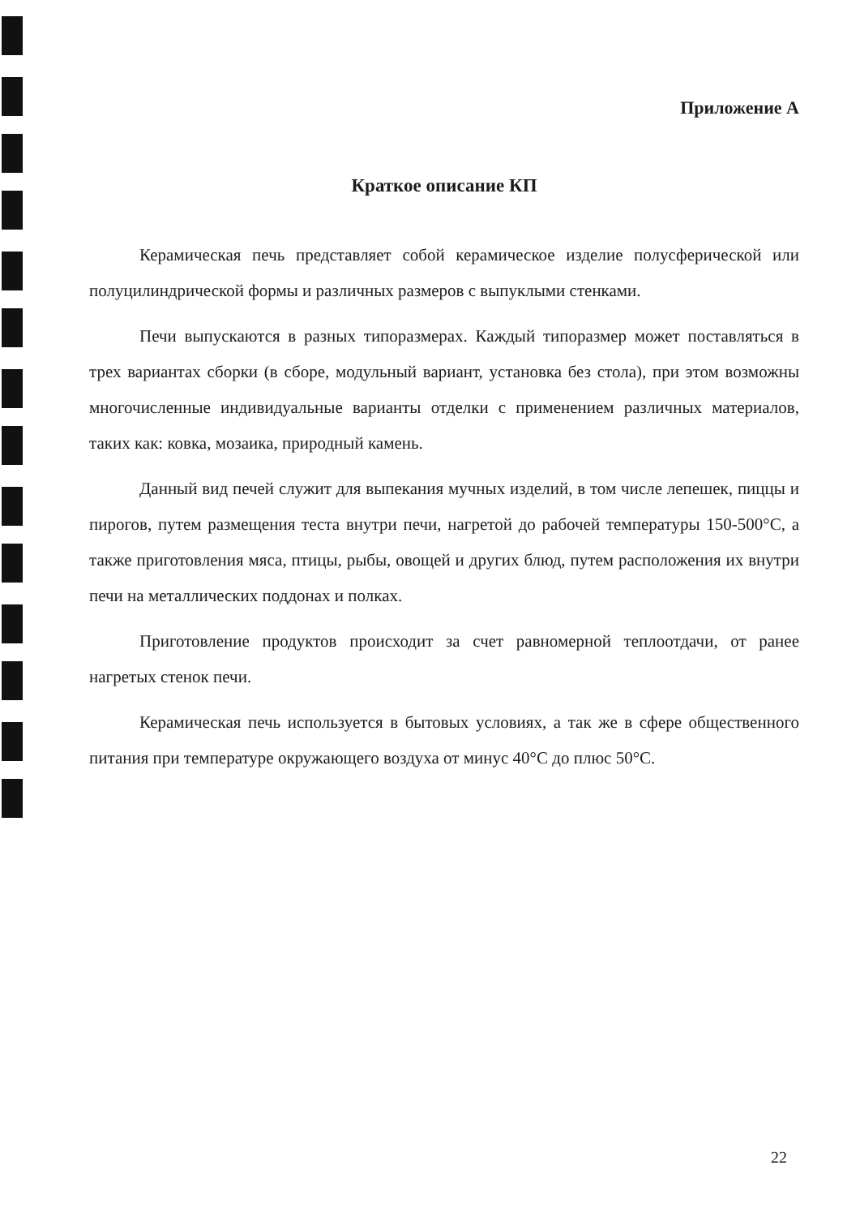Приложение А
Краткое описание КП
Керамическая печь представляет собой керамическое изделие полусферической или полуцилиндрической формы и различных размеров с выпуклыми стенками.
Печи выпускаются в разных типоразмерах. Каждый типоразмер может поставляться в трех вариантах сборки (в сборе, модульный вариант, установка без стола), при этом возможны многочисленные индивидуальные варианты отделки с применением различных материалов, таких как: ковка, мозаика, природный камень.
Данный вид печей служит для выпекания мучных изделий, в том числе лепешек, пиццы и пирогов, путем размещения теста внутри печи, нагретой до рабочей температуры 150-500°С, а также приготовления мяса, птицы, рыбы, овощей и других блюд, путем расположения их внутри печи на металлических поддонах и полках.
Приготовление продуктов происходит за счет равномерной теплоотдачи, от ранее нагретых стенок печи.
Керамическая печь используется в бытовых условиях, а так же в сфере общественного питания при температуре окружающего воздуха от минус 40°С до плюс 50°С.
22